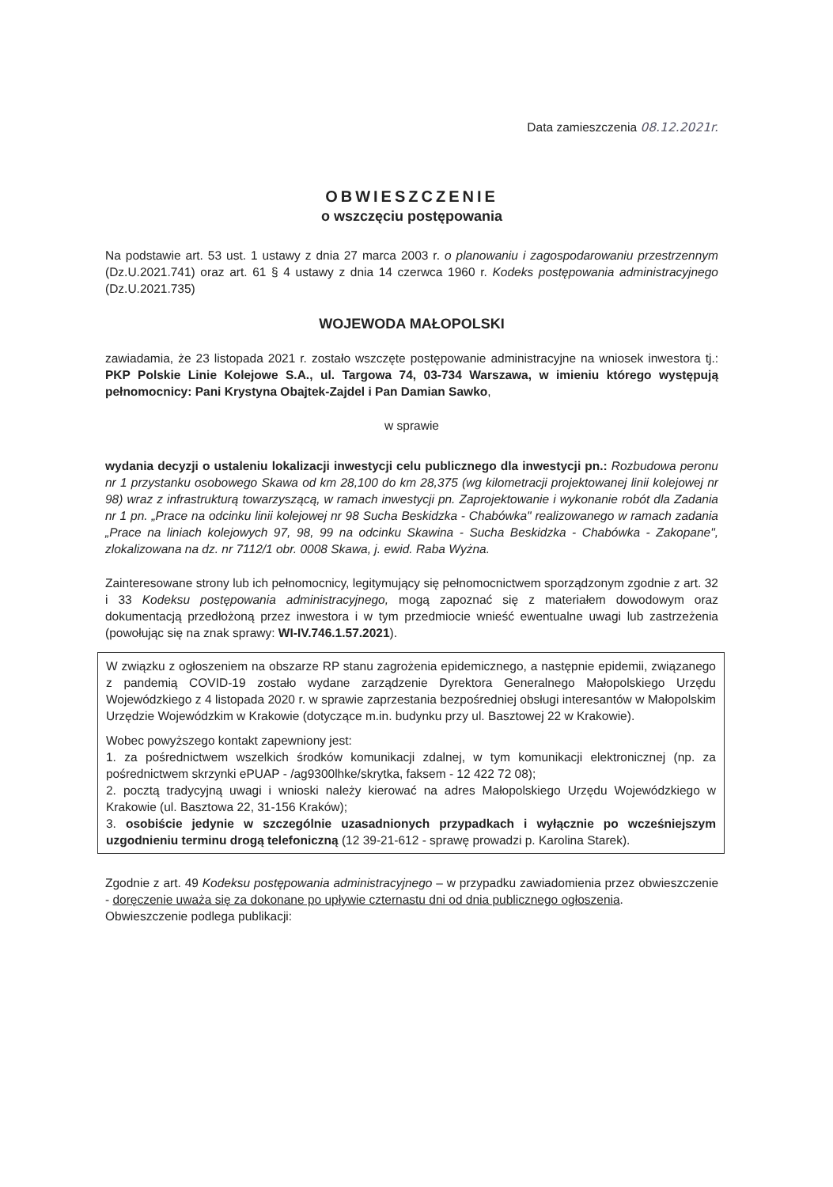Data zamieszczenia 08.12.2021r.
OBWIESZCZENIE
o wszczęciu postępowania
Na podstawie art. 53 ust. 1 ustawy z dnia 27 marca 2003 r. o planowaniu i zagospodarowaniu przestrzennym (Dz.U.2021.741) oraz art. 61 § 4 ustawy z dnia 14 czerwca 1960 r. Kodeks postępowania administracyjnego (Dz.U.2021.735)
WOJEWODA MAŁOPOLSKI
zawiadamia, że 23 listopada 2021 r. zostało wszczęte postępowanie administracyjne na wniosek inwestora tj.: PKP Polskie Linie Kolejowe S.A., ul. Targowa 74, 03-734 Warszawa, w imieniu którego występują pełnomocnicy: Pani Krystyna Obajtek-Zajdel i Pan Damian Sawko,
w sprawie
wydania decyzji o ustaleniu lokalizacji inwestycji celu publicznego dla inwestycji pn.: Rozbudowa peronu nr 1 przystanku osobowego Skawa od km 28,100 do km 28,375 (wg kilometracji projektowanej linii kolejowej nr 98) wraz z infrastrukturą towarzyszącą, w ramach inwestycji pn. Zaprojektowanie i wykonanie robót dla Zadania nr 1 pn. „Prace na odcinku linii kolejowej nr 98 Sucha Beskidzka - Chabówka" realizowanego w ramach zadania „Prace na liniach kolejowych 97, 98, 99 na odcinku Skawina - Sucha Beskidzka - Chabówka - Zakopane", zlokalizowana na dz. nr 7112/1 obr. 0008 Skawa, j. ewid. Raba Wyżna.
Zainteresowane strony lub ich pełnomocnicy, legitymujący się pełnomocnictwem sporządzonym zgodnie z art. 32 i 33 Kodeksu postępowania administracyjnego, mogą zapoznać się z materiałem dowodowym oraz dokumentacją przedłożoną przez inwestora i w tym przedmiocie wnieść ewentualne uwagi lub zastrzeżenia (powołując się na znak sprawy: WI-IV.746.1.57.2021).
W związku z ogłoszeniem na obszarze RP stanu zagrożenia epidemicznego, a następnie epidemii, związanego z pandemią COVID-19 zostało wydane zarządzenie Dyrektora Generalnego Małopolskiego Urzędu Wojewódzkiego z 4 listopada 2020 r. w sprawie zaprzestania bezpośredniej obsługi interesantów w Małopolskim Urzędzie Wojewódzkim w Krakowie (dotyczące m.in. budynku przy ul. Basztowej 22 w Krakowie).
Wobec powyższego kontakt zapewniony jest:
1. za pośrednictwem wszelkich środków komunikacji zdalnej, w tym komunikacji elektronicznej (np. za pośrednictwem skrzynki ePUAP - /ag9300lhke/skrytka, faksem - 12 422 72 08);
2. pocztą tradycyjną uwagi i wnioski należy kierować na adres Małopolskiego Urzędu Wojewódzkiego w Krakowie (ul. Basztowa 22, 31-156 Kraków);
3. osobiście jedynie w szczególnie uzasadnionych przypadkach i wyłącznie po wcześniejszym uzgodnieniu terminu drogą telefoniczną (12 39-21-612 - sprawę prowadzi p. Karolina Starek).
Zgodnie z art. 49 Kodeksu postępowania administracyjnego – w przypadku zawiadomienia przez obwieszczenie - doręczenie uważa się za dokonane po upływie czternastu dni od dnia publicznego ogłoszenia.
Obwieszczenie podlega publikacji: